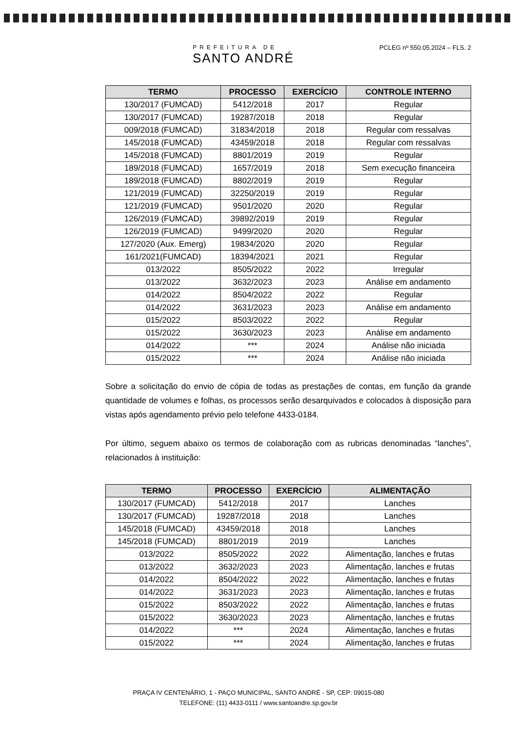PREFEITURA DE
SANTO ANDRÉ
PCLEG nº 550.05.2024 – FLS. 2
| TERMO | PROCESSO | EXERCÍCIO | CONTROLE INTERNO |
| --- | --- | --- | --- |
| 130/2017 (FUMCAD) | 5412/2018 | 2017 | Regular |
| 130/2017 (FUMCAD) | 19287/2018 | 2018 | Regular |
| 009/2018 (FUMCAD) | 31834/2018 | 2018 | Regular com ressalvas |
| 145/2018 (FUMCAD) | 43459/2018 | 2018 | Regular com ressalvas |
| 145/2018 (FUMCAD) | 8801/2019 | 2019 | Regular |
| 189/2018 (FUMCAD) | 1657/2019 | 2018 | Sem execução financeira |
| 189/2018 (FUMCAD) | 8802/2019 | 2019 | Regular |
| 121/2019 (FUMCAD) | 32250/2019 | 2019 | Regular |
| 121/2019 (FUMCAD) | 9501/2020 | 2020 | Regular |
| 126/2019 (FUMCAD) | 39892/2019 | 2019 | Regular |
| 126/2019 (FUMCAD) | 9499/2020 | 2020 | Regular |
| 127/2020 (Aux. Emerg) | 19834/2020 | 2020 | Regular |
| 161/2021(FUMCAD) | 18394/2021 | 2021 | Regular |
| 013/2022 | 8505/2022 | 2022 | Irregular |
| 013/2022 | 3632/2023 | 2023 | Análise em andamento |
| 014/2022 | 8504/2022 | 2022 | Regular |
| 014/2022 | 3631/2023 | 2023 | Análise em andamento |
| 015/2022 | 8503/2022 | 2022 | Regular |
| 015/2022 | 3630/2023 | 2023 | Análise em andamento |
| 014/2022 | *** | 2024 | Análise não iniciada |
| 015/2022 | *** | 2024 | Análise não iniciada |
Sobre a solicitação do envio de cópia de todas as prestações de contas, em função da grande quantidade de volumes e folhas, os processos serão desarquivados e colocados à disposição para vistas após agendamento prévio pelo telefone 4433-0184.
Por último, seguem abaixo os termos de colaboração com as rubricas denominadas “lanches”, relacionados à instituição:
| TERMO | PROCESSO | EXERCÍCIO | ALIMENTAÇÃO |
| --- | --- | --- | --- |
| 130/2017 (FUMCAD) | 5412/2018 | 2017 | Lanches |
| 130/2017 (FUMCAD) | 19287/2018 | 2018 | Lanches |
| 145/2018 (FUMCAD) | 43459/2018 | 2018 | Lanches |
| 145/2018 (FUMCAD) | 8801/2019 | 2019 | Lanches |
| 013/2022 | 8505/2022 | 2022 | Alimentação, lanches e frutas |
| 013/2022 | 3632/2023 | 2023 | Alimentação, lanches e frutas |
| 014/2022 | 8504/2022 | 2022 | Alimentação, lanches e frutas |
| 014/2022 | 3631/2023 | 2023 | Alimentação, lanches e frutas |
| 015/2022 | 8503/2022 | 2022 | Alimentação, lanches e frutas |
| 015/2022 | 3630/2023 | 2023 | Alimentação, lanches e frutas |
| 014/2022 | *** | 2024 | Alimentação, lanches e frutas |
| 015/2022 | *** | 2024 | Alimentação, lanches e frutas |
PRAÇA IV CENTENÁRIO, 1 - PAÇO MUNICIPAL, SANTO ANDRÉ - SP, CEP: 09015-080
TELEFONE: (11) 4433-0111 / www.santoandre.sp.gov.br